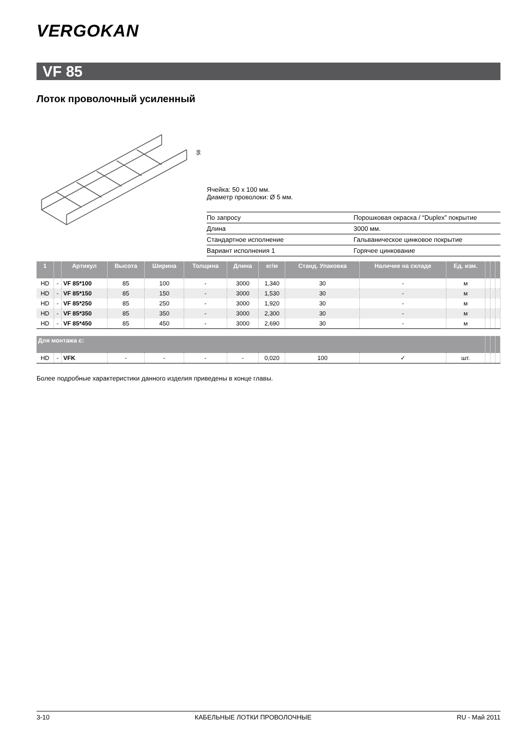VERGOKAN
VF 85
Лоток проволочный усиленный
85
Ячейка: 50 x 100 мм.
Диаметр проволоки: Ø 5 мм.
| По запросу | Порошковая окраска / “Duplex” покрытие |
| Длина | 3000 мм. |
| Стандартное исполнение | Гальваническое цинковое покрытие |
| Вариант исполнения 1 | Горячее цинкование |
| 1 | | Артикул | Высота | Ширина | Толщина | Длина | кг/м | Станд. Упаковка | Наличие на складе | Ед. изм. | | | |
| --- | --- | --- | --- | --- | --- | --- | --- | --- | --- | --- | --- | --- | --- |
| HD | - | VF 85*100 | 85 | 100 | - | 3000 | 1,340 | 30 | - | м | | | |
| HD | - | VF 85*150 | 85 | 150 | - | 3000 | 1,530 | 30 | - | м | | | |
| HD | - | VF 85*250 | 85 | 250 | - | 3000 | 1,920 | 30 | - | м | | | |
| HD | - | VF 85*350 | 85 | 350 | - | 3000 | 2,300 | 30 | - | м | | | |
| HD | - | VF 85*450 | 85 | 450 | - | 3000 | 2,690 | 30 | - | м | | | |
| Для монтажа с: | | | | | | | | | | | | | |
| HD | - | VFK | - | - | - | - | 0,020 | 100 | ✓ | шт. | | | |
Более подробные характеристики данного изделия приведены в конце главы.
3-10 КАБЕЛЬНЫЕ ЛОТКИ ПРОВОЛОЧНЫЕ RU - Май 2011